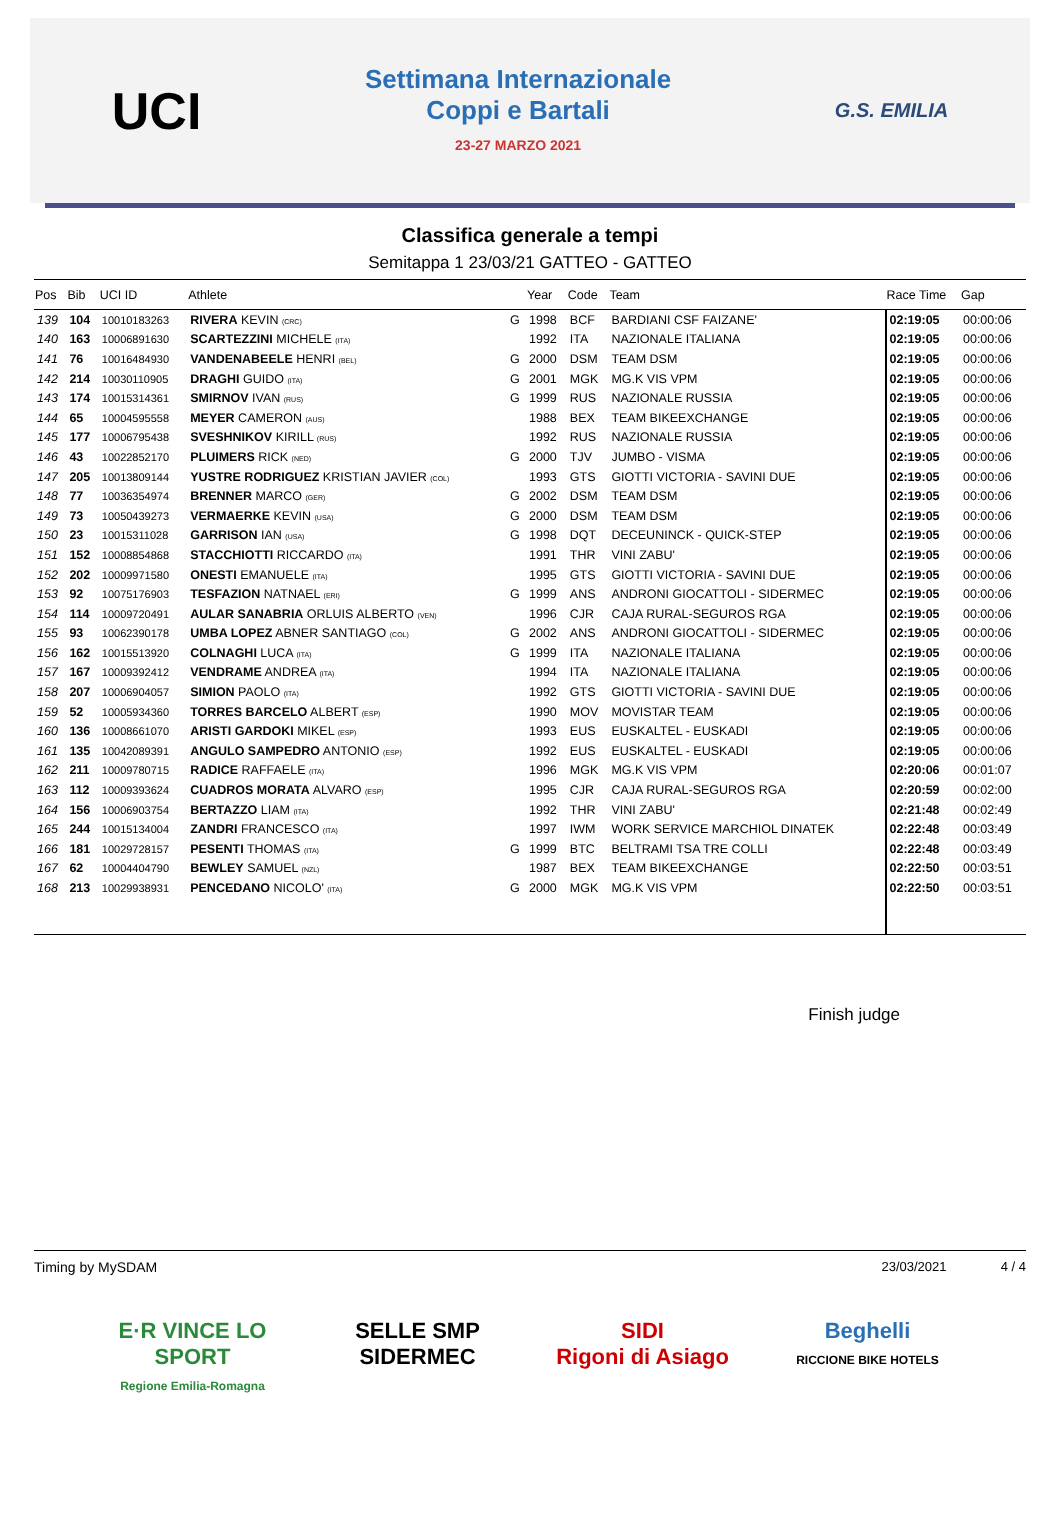UCI
Settimana Internazionale
Coppi e Bartali
23-27 MARZO 2021
G.S. EMILIA
Classifica generale a tempi
Semitappa 1 23/03/21 GATTEO - GATTEO
| Pos | Bib | UCI ID | Athlete | | Year | Code | Team | Race Time | Gap |
| --- | --- | --- | --- | --- | --- | --- | --- | --- | --- |
| 139 | 104 | 10010183263 | RIVERA KEVIN (CRC) | G | 1998 | BCF | BARDIANI CSF FAIZANE' | 02:19:05 | 00:00:06 |
| 140 | 163 | 10006891630 | SCARTEZZINI MICHELE (ITA) | | 1992 | ITA | NAZIONALE ITALIANA | 02:19:05 | 00:00:06 |
| 141 | 76 | 10016484930 | VANDENABEELE HENRI (BEL) | G | 2000 | DSM | TEAM DSM | 02:19:05 | 00:00:06 |
| 142 | 214 | 10030110905 | DRAGHI GUIDO (ITA) | G | 2001 | MGK | MG.K VIS VPM | 02:19:05 | 00:00:06 |
| 143 | 174 | 10015314361 | SMIRNOV IVAN (RUS) | G | 1999 | RUS | NAZIONALE RUSSIA | 02:19:05 | 00:00:06 |
| 144 | 65 | 10004595558 | MEYER CAMERON (AUS) | | 1988 | BEX | TEAM BIKEEXCHANGE | 02:19:05 | 00:00:06 |
| 145 | 177 | 10006795438 | SVESHNIKOV KIRILL (RUS) | | 1992 | RUS | NAZIONALE RUSSIA | 02:19:05 | 00:00:06 |
| 146 | 43 | 10022852170 | PLUIMERS RICK (NED) | G | 2000 | TJV | JUMBO - VISMA | 02:19:05 | 00:00:06 |
| 147 | 205 | 10013809144 | YUSTRE RODRIGUEZ KRISTIAN JAVIER (COL) | | 1993 | GTS | GIOTTI VICTORIA - SAVINI DUE | 02:19:05 | 00:00:06 |
| 148 | 77 | 10036354974 | BRENNER MARCO (GER) | G | 2002 | DSM | TEAM DSM | 02:19:05 | 00:00:06 |
| 149 | 73 | 10050439273 | VERMAERKE KEVIN (USA) | G | 2000 | DSM | TEAM DSM | 02:19:05 | 00:00:06 |
| 150 | 23 | 10015311028 | GARRISON IAN (USA) | G | 1998 | DQT | DECEUNINCK - QUICK-STEP | 02:19:05 | 00:00:06 |
| 151 | 152 | 10008854868 | STACCHIOTTI RICCARDO (ITA) | | 1991 | THR | VINI ZABU' | 02:19:05 | 00:00:06 |
| 152 | 202 | 10009971580 | ONESTI EMANUELE (ITA) | | 1995 | GTS | GIOTTI VICTORIA - SAVINI DUE | 02:19:05 | 00:00:06 |
| 153 | 92 | 10075176903 | TESFAZION NATNAEL (ERI) | G | 1999 | ANS | ANDRONI GIOCATTOLI - SIDERMEC | 02:19:05 | 00:00:06 |
| 154 | 114 | 10009720491 | AULAR SANABRIA ORLUIS ALBERTO (VEN) | | 1996 | CJR | CAJA RURAL-SEGUROS RGA | 02:19:05 | 00:00:06 |
| 155 | 93 | 10062390178 | UMBA LOPEZ ABNER SANTIAGO (COL) | G | 2002 | ANS | ANDRONI GIOCATTOLI - SIDERMEC | 02:19:05 | 00:00:06 |
| 156 | 162 | 10015513920 | COLNAGHI LUCA (ITA) | G | 1999 | ITA | NAZIONALE ITALIANA | 02:19:05 | 00:00:06 |
| 157 | 167 | 10009392412 | VENDRAME ANDREA (ITA) | | 1994 | ITA | NAZIONALE ITALIANA | 02:19:05 | 00:00:06 |
| 158 | 207 | 10006904057 | SIMION PAOLO (ITA) | | 1992 | GTS | GIOTTI VICTORIA - SAVINI DUE | 02:19:05 | 00:00:06 |
| 159 | 52 | 10005934360 | TORRES BARCELO ALBERT (ESP) | | 1990 | MOV | MOVISTAR TEAM | 02:19:05 | 00:00:06 |
| 160 | 136 | 10008661070 | ARISTI GARDOKI MIKEL (ESP) | | 1993 | EUS | EUSKALTEL - EUSKADI | 02:19:05 | 00:00:06 |
| 161 | 135 | 10042089391 | ANGULO SAMPEDRO ANTONIO (ESP) | | 1992 | EUS | EUSKALTEL - EUSKADI | 02:19:05 | 00:00:06 |
| 162 | 211 | 10009780715 | RADICE RAFFAELE (ITA) | | 1996 | MGK | MG.K VIS VPM | 02:20:06 | 00:01:07 |
| 163 | 112 | 10009393624 | CUADROS MORATA ALVARO (ESP) | | 1995 | CJR | CAJA RURAL-SEGUROS RGA | 02:20:59 | 00:02:00 |
| 164 | 156 | 10006903754 | BERTAZZO LIAM (ITA) | | 1992 | THR | VINI ZABU' | 02:21:48 | 00:02:49 |
| 165 | 244 | 10015134004 | ZANDRI FRANCESCO (ITA) | | 1997 | IWM | WORK SERVICE MARCHIOL DINATEK | 02:22:48 | 00:03:49 |
| 166 | 181 | 10029728157 | PESENTI THOMAS (ITA) | G | 1999 | BTC | BELTRAMI TSA TRE COLLI | 02:22:48 | 00:03:49 |
| 167 | 62 | 10004404790 | BEWLEY SAMUEL (NZL) | | 1987 | BEX | TEAM BIKEEXCHANGE | 02:22:50 | 00:03:51 |
| 168 | 213 | 10029938931 | PENCEDANO NICOLO' (ITA) | G | 2000 | MGK | MG.K VIS VPM | 02:22:50 | 00:03:51 |
Finish judge
Timing by MySDAM 23/03/2021 4 / 4
E·R VINCE LO SPORT
Regione Emilia-Romagna
SELLE SMP
SIDERMEC
SIDI
Rigoni di Asiago
Beghelli
RICCIONE BIKE HOTELS